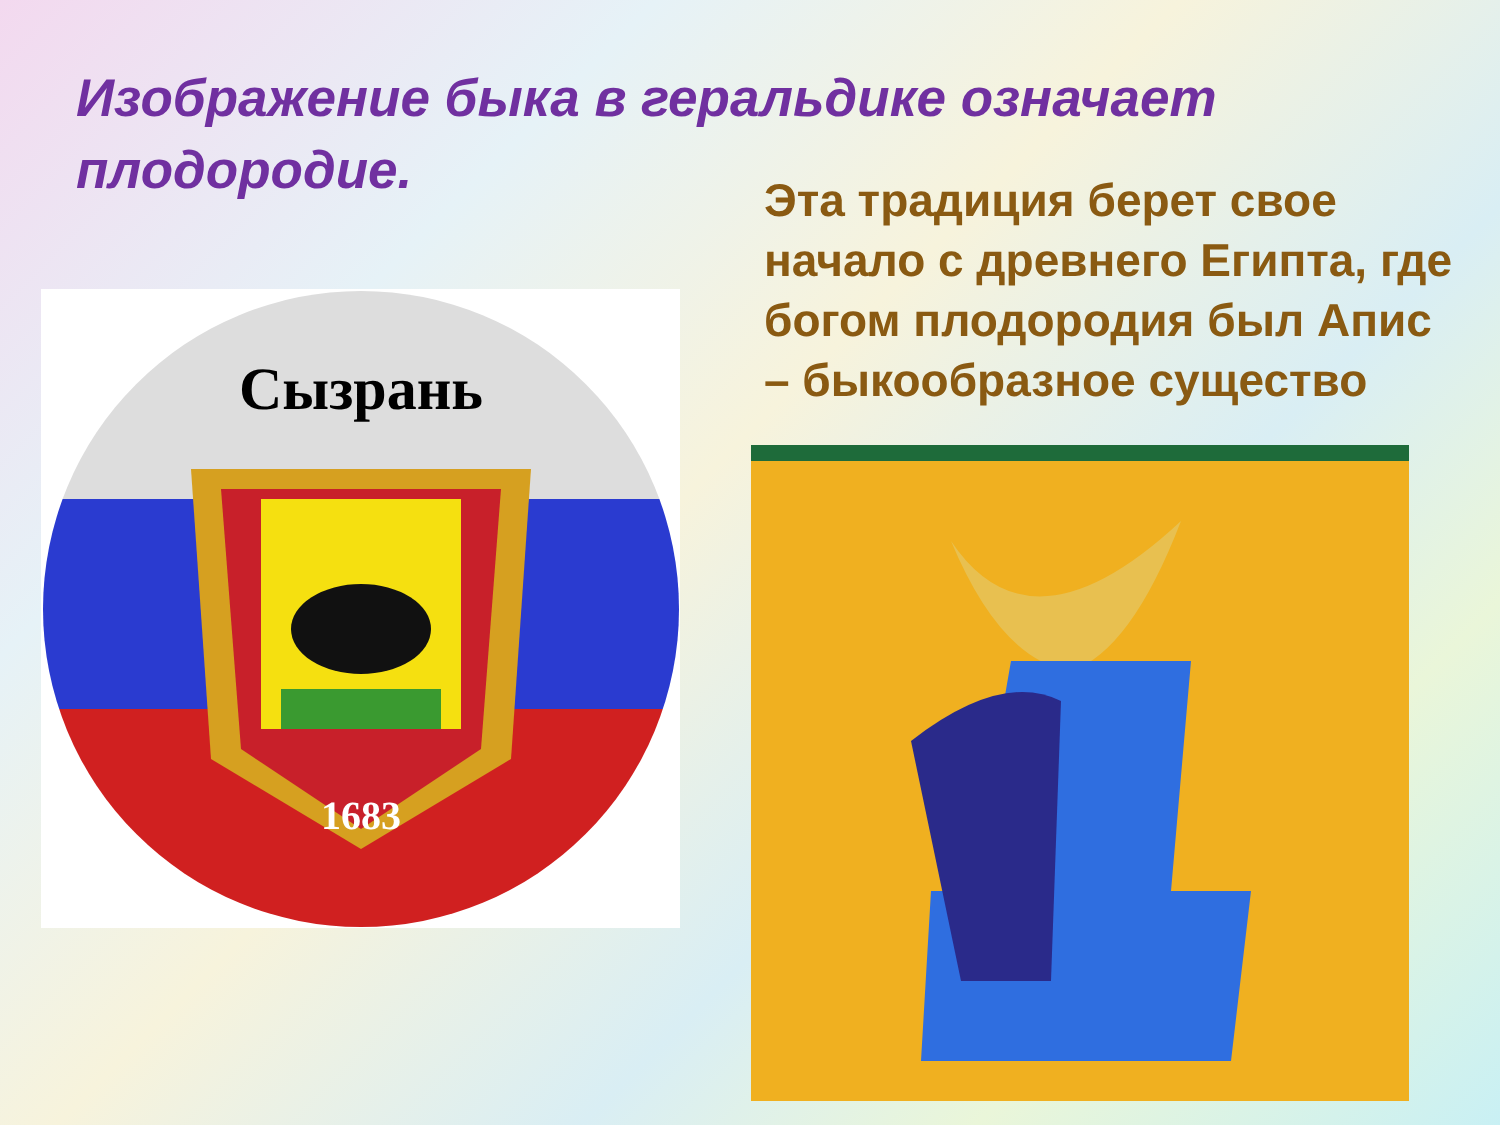Изображение быка в геральдике означает плодородие.
Эта традиция берет свое начало с древнего Египта, где богом плодородия был Апис – быкообразное существо
Сызрань
1683